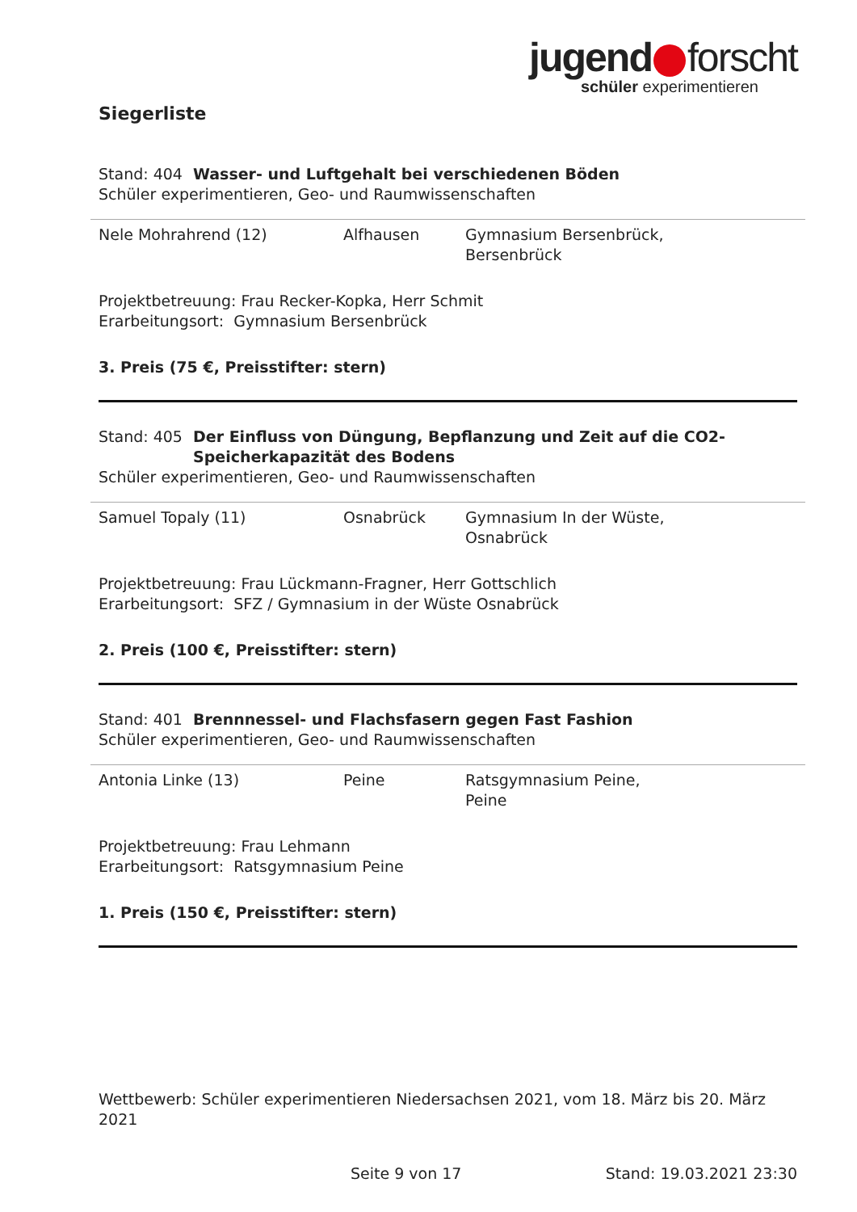jugend forscht
schüler experimentieren
Siegerliste
Stand: 404 Wasser- und Luftgehalt bei verschiedenen Böden
Schüler experimentieren, Geo- und Raumwissenschaften
| Nele Mohrahrend (12) | Alfhausen | Gymnasium Bersenbrück, Bersenbrück |
Projektbetreuung: Frau Recker-Kopka, Herr Schmit
Erarbeitungsort: Gymnasium Bersenbrück
3. Preis (75 €, Preisstifter: stern)
Stand: 405 Der Einfluss von Düngung, Bepflanzung und Zeit auf die CO2-Speicherkapazität des Bodens
Schüler experimentieren, Geo- und Raumwissenschaften
| Samuel Topaly (11) | Osnabrück | Gymnasium In der Wüste, Osnabrück |
Projektbetreuung: Frau Lückmann-Fragner, Herr Gottschlich
Erarbeitungsort: SFZ / Gymnasium in der Wüste Osnabrück
2. Preis (100 €, Preisstifter: stern)
Stand: 401 Brennnessel- und Flachsfasern gegen Fast Fashion
Schüler experimentieren, Geo- und Raumwissenschaften
| Antonia Linke (13) | Peine | Ratsgymnasium Peine, Peine |
Projektbetreuung: Frau Lehmann
Erarbeitungsort: Ratsgymnasium Peine
1. Preis (150 €, Preisstifter: stern)
Wettbewerb: Schüler experimentieren Niedersachsen 2021, vom 18. März bis 20. März 2021
Seite 9 von 17 Stand: 19.03.2021 23:30